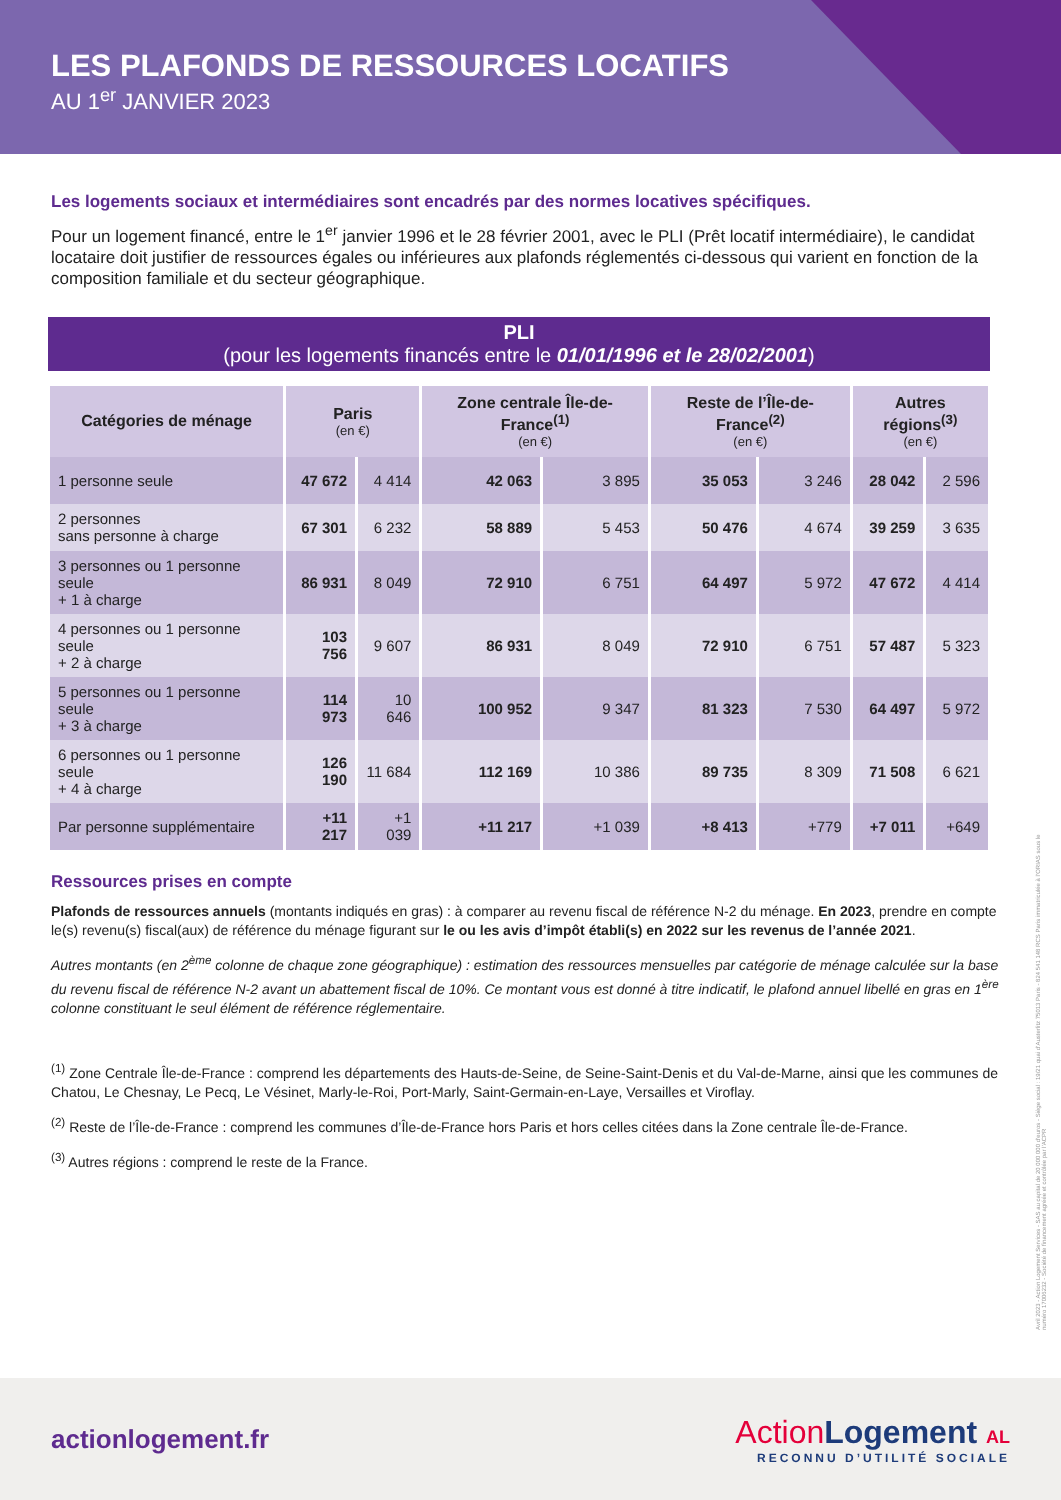LES PLAFONDS DE RESSOURCES LOCATIFS
AU 1<sup>er</sup> JANVIER 2023
Les logements sociaux et intermédiaires sont encadrés par des normes locatives spécifiques.
Pour un logement financé, entre le 1<sup>er</sup> janvier 1996 et le 28 février 2001, avec le PLI (Prêt locatif intermédiaire), le candidat locataire doit justifier de ressources égales ou inférieures aux plafonds réglementés ci-dessous qui varient en fonction de la composition familiale et du secteur géographique.
PLI
(pour les logements financés entre le 01/01/1996 et le 28/02/2001)
| Catégories de ménage | Paris (en €) | | Zone centrale Île-de-France<sup>(1)</sup> (en €) | | Reste de l’Île-de-France<sup>(2)</sup> (en €) | | Autres régions<sup>(3)</sup> (en €) | |
| --- | --- | --- | --- | --- | --- | --- | --- | --- |
| 1 personne seule | 47 672 | 4 414 | 42 063 | 3 895 | 35 053 | 3 246 | 28 042 | 2 596 |
| 2 personnes sans personne à charge | 67 301 | 6 232 | 58 889 | 5 453 | 50 476 | 4 674 | 39 259 | 3 635 |
| 3 personnes ou 1 personne seule + 1 à charge | 86 931 | 8 049 | 72 910 | 6 751 | 64 497 | 5 972 | 47 672 | 4 414 |
| 4 personnes ou 1 personne seule + 2 à charge | 103 756 | 9 607 | 86 931 | 8 049 | 72 910 | 6 751 | 57 487 | 5 323 |
| 5 personnes ou 1 personne seule + 3 à charge | 114 973 | 10 646 | 100 952 | 9 347 | 81 323 | 7 530 | 64 497 | 5 972 |
| 6 personnes ou 1 personne seule + 4 à charge | 126 190 | 11 684 | 112 169 | 10 386 | 89 735 | 8 309 | 71 508 | 6 621 |
| Par personne supplémentaire | +11 217 | +1 039 | +11 217 | +1 039 | +8 413 | +779 | +7 011 | +649 |
Ressources prises en compte
Plafonds de ressources annuels (montants indiqués en gras) : à comparer au revenu fiscal de référence N-2 du ménage. En 2023, prendre en compte le(s) revenu(s) fiscal(aux) de référence du ménage figurant sur le ou les avis d’impôt établi(s) en 2022 sur les revenus de l’année 2021.
Autres montants (en 2<sup>ème</sup> colonne de chaque zone géographique) : estimation des ressources mensuelles par catégorie de ménage calculée sur la base du revenu fiscal de référence N-2 avant un abattement fiscal de 10%. Ce montant vous est donné à titre indicatif, le plafond annuel libellé en gras en 1<sup>ère</sup> colonne constituant le seul élément de référence réglementaire.
<sup>(1)</sup> Zone Centrale Île-de-France : comprend les départements des Hauts-de-Seine, de Seine-Saint-Denis et du Val-de-Marne, ainsi que les communes de Chatou, Le Chesnay, Le Pecq, Le Vésinet, Marly-le-Roi, Port-Marly, Saint-Germain-en-Laye, Versailles et Viroflay.
<sup>(2)</sup> Reste de l’Île-de-France : comprend les communes d’Île-de-France hors Paris et hors celles citées dans la Zone centrale Île-de-France.
<sup>(3)</sup> Autres régions : comprend le reste de la France.
Avril 2023 - Action Logement Services - SAS au capital de 20 000 000 d’euros - Siège social : 19/21 quai d’Austerlitz 75013 Paris - 824 541 148 RCS Paris immatriculée à l’ORIAS sous le numéro 17006232 - Société de financement agréée et contrôlée par l’ACPR
actionlogement.fr
Action Logement AL
RECONNU D’UTILITÉ SOCIALE